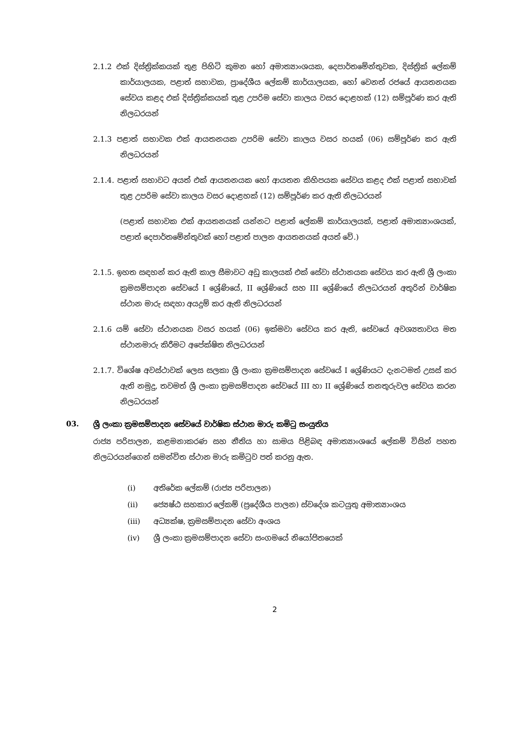2.1.2 එක් දිස්ත්‍රික්කයක් තුළ පිහිටි කුමන හෝ අමාත්‍යාංශයක, දෙපාර්තමේන්තුවක, දිස්ත්‍රික් ලේකම් කාර්යාලයක, පළාත් සභාවක, ප්‍රාදේශීය ලේකම් කාර්යාලයක, හෝ වෙනත් රජයේ ආයතනයක සේවය කළද එක් දිස්ත්‍රික්කයක් තුළ උපරිම සේවා කාලය වසර දොළහක් (12) සම්පූර්ණ කර ඇති නිලධරයන්
2.1.3 පළාත් සභාවක එක් ආයතනයක උපරිම සේවා කාලය වසර හයක් (06) සම්පූර්ණ කර ඇති නිලධරයන්
2.1.4. පළාත් සභාවට අයත් එක් ආයතනයක හෝ ආයතන කිහිපයක සේවය කළද එක් පළාත් සභාවක් තුළ උපරිම සේවා කාලය වසර දොළහක් (12) සම්පූර්ණ කර ඇති නිලධරයන්
(පළාත් සභාවක එක් ආයතනයක් යන්නට පළාත් ලේකම් කාර්යාලයක්, පළාත් අමාත්‍යාංශයක්, පළාත් දෙපාර්තමේන්තුවක් හෝ පළාත් පාලන ආයතනයක් අයත් වේ.)
2.1.5. ඉහත සඳහන් කර ඇති කාල සීමාවට අඩු කාලයක් එක් සේවා ස්ථානයක සේවය කර ඇති ශ්‍රී ලංකා ක්‍රමසම්පාදන සේවයේ I ශ්‍රේණියේ, II ශ්‍රේණියේ සහ III ශ්‍රේණියේ නිලධරයන් අතුරින් වාර්ෂික ස්ථාන මාරු සඳහා අයදුම් කර ඇති නිලධරයන්
2.1.6 යම් සේවා ස්ථානයක වසර හයක් (06) ඉක්මවා සේවය කර ඇති, සේවයේ අවශ්‍යතාවය මත ස්ථානමාරු කිරීමට අපේක්ෂිත නිලධරයන්
2.1.7. විශේෂ අවස්ථාවක් ලෙස සලකා ශ්‍රී ලංකා ක්‍රමසම්පාදන සේවයේ I ශ්‍රේණියට දැනටමත් උසස් කර ඇති නමුදු, තවමත් ශ්‍රී ලංකා ක්‍රමසම්පාදන සේවයේ III හා II ශ්‍රේණියේ තනතුරුවල සේවය කරන නිලධරයන්
03. ශ්‍රී ලංකා ක්‍රමසම්පාදන සේවයේ වාර්ෂික ස්ථාන මාරු කමිටු සංයුතිය
රාජ්‍ය පරිපාලන, කළමනාකරණ සහ නීතිය හා සාමය පිළිබඳ අමාත්‍යාංශයේ ලේකම් විසින් පහත නිලධරයන්ගෙන් සමන්විත ස්ථාන මාරු කමිටුව පත් කරනු ඇත.
(i) අතිරේක ලේකම් (රාජ්‍ය පරිපාලන)
(ii) ජ්‍යෙෂ්ඨ සහකාර ලේකම් (ප්‍රදේශීය පාලන) ස්වදේශ කටයුතු අමාත්‍යාංශය
(iii) අධ්‍යක්ෂ, ක්‍රමසම්පාදන සේවා අංශය
(iv) ශ්‍රී ලංකා ක්‍රමසම්පාදන සේවා සංගමයේ නියෝජිතයෙක්
2